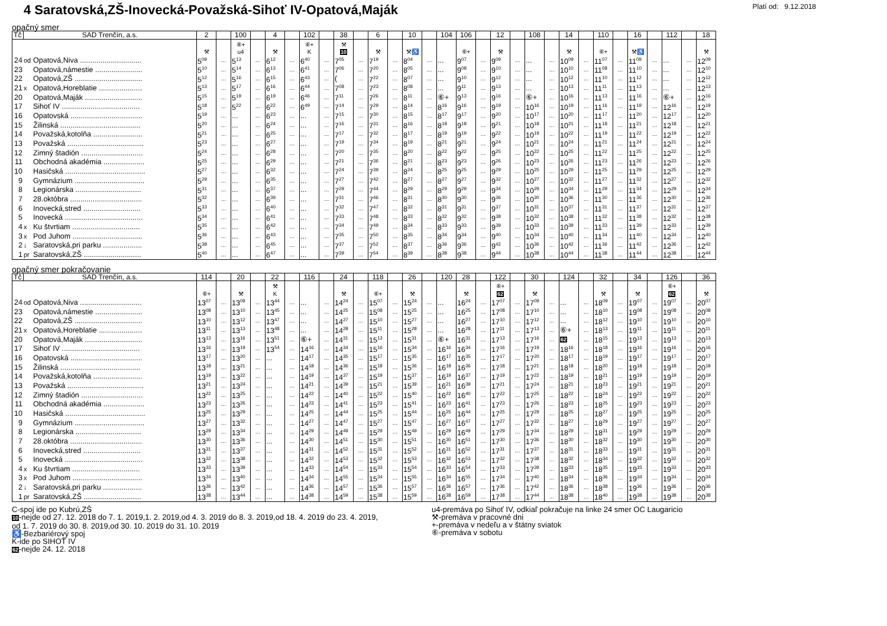4 Saratovská,ZŠ-Inovecká-Považská-Sihoť IV-Opatová,Maják
Platí od: 9.12.2018
opačný smer
| Tč | SAD Trenčín, a.s. | | 2 | | 100 | | 4 | | 102 | | 38 | | 6 | | 10 | | 104 | 106 | | 12 | | 108 | | 14 | | 110 | | 16 | | 112 | | 18 |
| --- | --- | --- | --- | --- | --- | --- | --- | --- | --- | --- | --- | --- | --- | --- | --- | --- | --- | --- | --- | --- | --- | --- | --- | --- | --- | --- | --- | --- | --- | --- | --- | --- |
| | | | ⚒ | | ⑥+ u4 | | ⚒ | | ⑥+ K | | ⚒ 10 | | ⚒ | | ⚒♿ | | | ⑥+ | | ⚒ | | | | ⚒ | | ⑥+ | | ⚒♿ | | | | ⚒ |
| 24 | od | Opatová,Niva .............................. | 5<sup>09</sup> | ... | 5<sup>13</sup> | ... | 6<sup>12</sup> | ... | 6<sup>40</sup> | ... | 7<sup>05</sup> | ... | 7<sup>19</sup> | ... | 8<sup>04</sup> | ... | ... | 9<sup>07</sup> | ... | 9<sup>09</sup> | ... | ... | ... | 10<sup>09</sup> | ... | 11<sup>07</sup> | ... | 11<sup>09</sup> | ... | ... | ... | 12<sup>09</sup> |
| 23 | | Opatová,námestie ....................... | 5<sup>10</sup> | ... | 5<sup>14</sup> | ... | 6<sup>13</sup> | ... | 6<sup>41</sup> | ... | 7<sup>06</sup> | ... | 7<sup>20</sup> | ... | 8<sup>05</sup> | ... | ... | 9<sup>08</sup> | ... | 9<sup>10</sup> | ... | ... | ... | 10<sup>10</sup> | ... | 11<sup>08</sup> | ... | 11<sup>10</sup> | ... | ... | ... | 12<sup>10</sup> |
| 22 | | Opatová,ZŠ ................................. | 5<sup>12</sup> | ... | 5<sup>16</sup> | ... | 6<sup>15</sup> | ... | 6<sup>43</sup> | ... | ( | ... | 7<sup>22</sup> | ... | 8<sup>07</sup> | ... | ... | 9<sup>10</sup> | ... | 9<sup>12</sup> | ... | ... | ... | 10<sup>12</sup> | ... | 11<sup>10</sup> | ... | 11<sup>12</sup> | ... | ... | ... | 12<sup>12</sup> |
| 21 | x | Opatová,Horeblatie ..................... | 5<sup>13</sup> | ... | 5<sup>17</sup> | ... | 6<sup>16</sup> | ... | 6<sup>44</sup> | ... | 7<sup>08</sup> | ... | 7<sup>23</sup> | ... | 8<sup>08</sup> | ... | ... | 9<sup>11</sup> | ... | 9<sup>13</sup> | ... | ... | ... | 10<sup>13</sup> | ... | 11<sup>11</sup> | ... | 11<sup>13</sup> | ... | ... | ... | 12<sup>13</sup> |
| 20 | | Opatová,Maják ............................ | 5<sup>15</sup> | ... | 5<sup>19</sup> | ... | 6<sup>19</sup> | ... | 6<sup>46</sup> | ... | 7<sup>11</sup> | ... | 7<sup>26</sup> | ... | 8<sup>11</sup> | ... | ⑥+ | 9<sup>13</sup> | ... | 9<sup>16</sup> | ... | ⑥+ | ... | 10<sup>16</sup> | ... | 11<sup>13</sup> | ... | 11<sup>16</sup> | ... | ⑥+ | ... | 12<sup>16</sup> |
| 17 | | Sihoť IV ...................................... | 5<sup>18</sup> | ... | 5<sup>22</sup> | ... | 6<sup>22</sup> | ... | 6<sup>49</sup> | ... | 7<sup>14</sup> | ... | 7<sup>29</sup> | ... | 8<sup>14</sup> | ... | 8<sup>16</sup> | 9<sup>16</sup> | ... | 9<sup>19</sup> | ... | 10<sup>16</sup> | ... | 10<sup>19</sup> | ... | 11<sup>16</sup> | ... | 11<sup>19</sup> | ... | 12<sup>16</sup> | ... | 12<sup>19</sup> |
| 16 | | Opatovská ................................... | 5<sup>19</sup> | ... | ... | ... | 6<sup>23</sup> | ... | ... | ... | 7<sup>15</sup> | ... | 7<sup>30</sup> | ... | 8<sup>15</sup> | ... | 8<sup>17</sup> | 9<sup>17</sup> | ... | 9<sup>20</sup> | ... | 10<sup>17</sup> | ... | 10<sup>20</sup> | ... | 11<sup>17</sup> | ... | 11<sup>20</sup> | ... | 12<sup>17</sup> | ... | 12<sup>20</sup> |
| 15 | | Žilinská ....................................... | 5<sup>20</sup> | ... | ... | ... | 6<sup>24</sup> | ... | ... | ... | 7<sup>16</sup> | ... | 7<sup>31</sup> | ... | 8<sup>16</sup> | ... | 8<sup>18</sup> | 9<sup>18</sup> | ... | 9<sup>21</sup> | ... | 10<sup>18</sup> | ... | 10<sup>21</sup> | ... | 11<sup>18</sup> | ... | 11<sup>21</sup> | ... | 12<sup>18</sup> | ... | 12<sup>21</sup> |
| 14 | | Považská,kotolňa ........................ | 5<sup>21</sup> | ... | ... | ... | 6<sup>25</sup> | ... | ... | ... | 7<sup>17</sup> | ... | 7<sup>32</sup> | ... | 8<sup>17</sup> | ... | 8<sup>19</sup> | 9<sup>19</sup> | ... | 9<sup>22</sup> | ... | 10<sup>19</sup> | ... | 10<sup>22</sup> | ... | 11<sup>19</sup> | ... | 11<sup>22</sup> | ... | 12<sup>19</sup> | ... | 12<sup>22</sup> |
| 13 | | Považská ..................................... | 5<sup>23</sup> | ... | ... | ... | 6<sup>27</sup> | ... | ... | ... | 7<sup>19</sup> | ... | 7<sup>34</sup> | ... | 8<sup>19</sup> | ... | 8<sup>21</sup> | 9<sup>21</sup> | ... | 9<sup>24</sup> | ... | 10<sup>21</sup> | ... | 10<sup>24</sup> | ... | 11<sup>21</sup> | ... | 11<sup>24</sup> | ... | 12<sup>21</sup> | ... | 12<sup>24</sup> |
| 12 | | Zimný štadión .............................. | 5<sup>24</sup> | ... | ... | ... | 6<sup>28</sup> | ... | ... | ... | 7<sup>20</sup> | ... | 7<sup>35</sup> | ... | 8<sup>20</sup> | ... | 8<sup>22</sup> | 9<sup>22</sup> | ... | 9<sup>25</sup> | ... | 10<sup>22</sup> | ... | 10<sup>25</sup> | ... | 11<sup>22</sup> | ... | 11<sup>25</sup> | ... | 12<sup>22</sup> | ... | 12<sup>25</sup> |
| 11 | | Obchodná akadémia .................... | 5<sup>25</sup> | ... | ... | ... | 6<sup>29</sup> | ... | ... | ... | 7<sup>21</sup> | ... | 7<sup>36</sup> | ... | 8<sup>21</sup> | ... | 8<sup>23</sup> | 9<sup>23</sup> | ... | 9<sup>26</sup> | ... | 10<sup>23</sup> | ... | 10<sup>26</sup> | ... | 11<sup>23</sup> | ... | 11<sup>26</sup> | ... | 12<sup>23</sup> | ... | 12<sup>26</sup> |
| 10 | | Hasičská ....................................... | 5<sup>27</sup> | ... | ... | ... | 6<sup>32</sup> | ... | ... | ... | 7<sup>24</sup> | ... | 7<sup>39</sup> | ... | 8<sup>24</sup> | ... | 8<sup>25</sup> | 9<sup>25</sup> | ... | 9<sup>29</sup> | ... | 10<sup>25</sup> | ... | 10<sup>29</sup> | ... | 11<sup>25</sup> | ... | 11<sup>29</sup> | ... | 12<sup>25</sup> | ... | 12<sup>29</sup> |
| 9 | | Gymnázium .................................. | 5<sup>29</sup> | ... | ... | ... | 6<sup>35</sup> | ... | ... | ... | 7<sup>27</sup> | ... | 7<sup>42</sup> | ... | 8<sup>27</sup> | ... | 8<sup>27</sup> | 9<sup>27</sup> | ... | 9<sup>32</sup> | ... | 10<sup>27</sup> | ... | 10<sup>32</sup> | ... | 11<sup>27</sup> | ... | 11<sup>32</sup> | ... | 12<sup>27</sup> | ... | 12<sup>32</sup> |
| 8 | | Legionárska ................................ | 5<sup>31</sup> | ... | ... | ... | 6<sup>37</sup> | ... | ... | ... | 7<sup>29</sup> | ... | 7<sup>44</sup> | ... | 8<sup>29</sup> | ... | 8<sup>29</sup> | 9<sup>29</sup> | ... | 9<sup>34</sup> | ... | 10<sup>29</sup> | ... | 10<sup>34</sup> | ... | 11<sup>29</sup> | ... | 11<sup>34</sup> | ... | 12<sup>29</sup> | ... | 12<sup>34</sup> |
| 7 | | 28.októbra ................................... | 5<sup>32</sup> | ... | ... | ... | 6<sup>39</sup> | ... | ... | ... | 7<sup>31</sup> | ... | 7<sup>46</sup> | ... | 8<sup>31</sup> | ... | 8<sup>30</sup> | 9<sup>30</sup> | ... | 9<sup>36</sup> | ... | 10<sup>30</sup> | ... | 10<sup>36</sup> | ... | 11<sup>30</sup> | ... | 11<sup>36</sup> | ... | 12<sup>30</sup> | ... | 12<sup>36</sup> |
| 6 | | Inovecká,stred ............................ | 5<sup>33</sup> | ... | ... | ... | 6<sup>40</sup> | ... | ... | ... | 7<sup>32</sup> | ... | 7<sup>47</sup> | ... | 8<sup>32</sup> | ... | 8<sup>31</sup> | 9<sup>31</sup> | ... | 9<sup>37</sup> | ... | 10<sup>31</sup> | ... | 10<sup>37</sup> | ... | 11<sup>31</sup> | ... | 11<sup>37</sup> | ... | 12<sup>31</sup> | ... | 12<sup>37</sup> |
| 5 | | Inovecká ...................................... | 5<sup>34</sup> | ... | ... | ... | 6<sup>41</sup> | ... | ... | ... | 7<sup>33</sup> | ... | 7<sup>48</sup> | ... | 8<sup>33</sup> | ... | 8<sup>32</sup> | 9<sup>32</sup> | ... | 9<sup>38</sup> | ... | 10<sup>32</sup> | ... | 10<sup>38</sup> | ... | 11<sup>32</sup> | ... | 11<sup>38</sup> | ... | 12<sup>32</sup> | ... | 12<sup>38</sup> |
| 4 | x | Ku štvrtiam ................................. | 5<sup>35</sup> | ... | ... | ... | 6<sup>42</sup> | ... | ... | ... | 7<sup>34</sup> | ... | 7<sup>49</sup> | ... | 8<sup>34</sup> | ... | 8<sup>33</sup> | 9<sup>33</sup> | ... | 9<sup>39</sup> | ... | 10<sup>33</sup> | ... | 10<sup>39</sup> | ... | 11<sup>33</sup> | ... | 11<sup>39</sup> | ... | 12<sup>33</sup> | ... | 12<sup>39</sup> |
| 3 | x | Pod Juhom .................................. | 5<sup>36</sup> | ... | ... | ... | 6<sup>43</sup> | ... | ... | ... | 7<sup>35</sup> | ... | 7<sup>50</sup> | ... | 8<sup>35</sup> | ... | 8<sup>34</sup> | 9<sup>34</sup> | ... | 9<sup>40</sup> | ... | 10<sup>34</sup> | ... | 10<sup>40</sup> | ... | 11<sup>34</sup> | ... | 11<sup>40</sup> | ... | 12<sup>34</sup> | ... | 12<sup>40</sup> |
| 2 | ↓ | Saratovská,pri parku ................... | 5<sup>38</sup> | ... | ... | ... | 6<sup>45</sup> | ... | ... | ... | 7<sup>37</sup> | ... | 7<sup>52</sup> | ... | 8<sup>37</sup> | ... | 8<sup>36</sup> | 9<sup>36</sup> | ... | 9<sup>42</sup> | ... | 10<sup>36</sup> | ... | 10<sup>42</sup> | ... | 11<sup>36</sup> | ... | 11<sup>42</sup> | ... | 12<sup>36</sup> | ... | 12<sup>42</sup> |
| 1 | pr | Saratovská,ZŠ ............................ | 5<sup>40</sup> | ... | ... | ... | 6<sup>47</sup> | ... | ... | ... | 7<sup>39</sup> | ... | 7<sup>54</sup> | ... | 8<sup>39</sup> | ... | 8<sup>38</sup> | 9<sup>38</sup> | ... | 9<sup>44</sup> | ... | 10<sup>38</sup> | ... | 10<sup>44</sup> | ... | 11<sup>38</sup> | ... | 11<sup>44</sup> | ... | 12<sup>38</sup> | ... | 12<sup>44</sup> |
opačný smer pokračovanie
| Tč | SAD Trenčín, a.s. | | 114 | | 20 | | 22 | | 116 | | 24 | | 118 | | 26 | | 120 | 28 | | 122 | | 30 | | 124 | | 32 | | 34 | | 126 | | 36 |
| --- | --- | --- | --- | --- | --- | --- | --- | --- | --- | --- | --- | --- | --- | --- | --- | --- | --- | --- | --- | --- | --- | --- | --- | --- | --- | --- | --- | --- | --- | --- | --- | --- |
| | | | ⑥+ | | ⚒ | | ⚒ K | | | | ⚒ | | ⑥+ | | ⚒ | | | ⚒ | | ⑥+ 62 | | ⚒ | | | | ⚒ | | ⚒ | | ⑥+ 62 | | ⚒ |
| 24 | od | Opatová,Niva .............................. | 13<sup>07</sup> | ... | 13<sup>09</sup> | ... | 13<sup>44</sup> | ... | ... | ... | 14<sup>24</sup> | ... | 15<sup>07</sup> | ... | 15<sup>24</sup> | ... | ... | 16<sup>24</sup> | ... | 17<sup>07</sup> | ... | 17<sup>09</sup> | ... | ... | ... | 18<sup>09</sup> | ... | 19<sup>07</sup> | ... | 19<sup>07</sup> | ... | 20<sup>07</sup> |
| 23 | | Opatová,námestie ....................... | 13<sup>08</sup> | ... | 13<sup>10</sup> | ... | 13<sup>45</sup> | ... | ... | ... | 14<sup>25</sup> | ... | 15<sup>08</sup> | ... | 15<sup>25</sup> | ... | ... | 16<sup>25</sup> | ... | 17<sup>08</sup> | ... | 17<sup>10</sup> | ... | ... | ... | 18<sup>10</sup> | ... | 19<sup>08</sup> | ... | 19<sup>08</sup> | ... | 20<sup>08</sup> |
| 22 | | Opatová,ZŠ ................................. | 13<sup>10</sup> | ... | 13<sup>12</sup> | ... | 13<sup>47</sup> | ... | ... | ... | 14<sup>27</sup> | ... | 15<sup>10</sup> | ... | 15<sup>27</sup> | ... | ... | 16<sup>27</sup> | ... | 17<sup>10</sup> | ... | 17<sup>12</sup> | ... | ... | ... | 18<sup>12</sup> | ... | 19<sup>10</sup> | ... | 19<sup>10</sup> | ... | 20<sup>10</sup> |
| 21 | x | Opatová,Horeblatie ..................... | 13<sup>11</sup> | ... | 13<sup>13</sup> | ... | 13<sup>48</sup> | ... | ... | ... | 14<sup>28</sup> | ... | 15<sup>11</sup> | ... | 15<sup>28</sup> | ... | ... | 16<sup>28</sup> | ... | 17<sup>11</sup> | ... | 17<sup>13</sup> | ... | ⑥+ | ... | 18<sup>13</sup> | ... | 19<sup>11</sup> | ... | 19<sup>11</sup> | ... | 20<sup>11</sup> |
| 20 | | Opatová,Maják ............................ | 13<sup>13</sup> | ... | 13<sup>16</sup> | ... | 13<sup>51</sup> | ... | ⑥+ | ... | 14<sup>31</sup> | ... | 15<sup>13</sup> | ... | 15<sup>31</sup> | ... | ⑥+ | 16<sup>31</sup> | ... | 17<sup>13</sup> | ... | 17<sup>16</sup> | ... | 62 | ... | 18<sup>15</sup> | ... | 19<sup>13</sup> | ... | 19<sup>13</sup> | ... | 20<sup>13</sup> |
| 17 | | Sihoť IV ...................................... | 13<sup>16</sup> | ... | 13<sup>19</sup> | ... | 13<sup>54</sup> | ... | 14<sup>16</sup> | ... | 14<sup>34</sup> | ... | 15<sup>16</sup> | ... | 15<sup>34</sup> | ... | 16<sup>16</sup> | 16<sup>34</sup> | ... | 17<sup>16</sup> | ... | 17<sup>19</sup> | ... | 18<sup>16</sup> | ... | 18<sup>18</sup> | ... | 19<sup>16</sup> | ... | 19<sup>16</sup> | ... | 20<sup>16</sup> |
| 16 | | Opatovská ................................... | 13<sup>17</sup> | ... | 13<sup>20</sup> | ... | ... | ... | 14<sup>17</sup> | ... | 14<sup>35</sup> | ... | 15<sup>17</sup> | ... | 15<sup>35</sup> | ... | 16<sup>17</sup> | 16<sup>35</sup> | ... | 17<sup>17</sup> | ... | 17<sup>20</sup> | ... | 18<sup>17</sup> | ... | 18<sup>19</sup> | ... | 19<sup>17</sup> | ... | 19<sup>17</sup> | ... | 20<sup>17</sup> |
| 15 | | Žilinská ....................................... | 13<sup>18</sup> | ... | 13<sup>21</sup> | ... | ... | ... | 14<sup>18</sup> | ... | 14<sup>36</sup> | ... | 15<sup>18</sup> | ... | 15<sup>36</sup> | ... | 16<sup>18</sup> | 16<sup>36</sup> | ... | 17<sup>18</sup> | ... | 17<sup>21</sup> | ... | 18<sup>18</sup> | ... | 18<sup>20</sup> | ... | 19<sup>18</sup> | ... | 19<sup>18</sup> | ... | 20<sup>18</sup> |
| 14 | | Považská,kotolňa ........................ | 13<sup>19</sup> | ... | 13<sup>22</sup> | ... | ... | ... | 14<sup>19</sup> | ... | 14<sup>37</sup> | ... | 15<sup>19</sup> | ... | 15<sup>37</sup> | ... | 16<sup>19</sup> | 16<sup>37</sup> | ... | 17<sup>19</sup> | ... | 17<sup>22</sup> | ... | 18<sup>19</sup> | ... | 18<sup>21</sup> | ... | 19<sup>19</sup> | ... | 19<sup>19</sup> | ... | 20<sup>19</sup> |
| 13 | | Považská ..................................... | 13<sup>21</sup> | ... | 13<sup>24</sup> | ... | ... | ... | 14<sup>21</sup> | ... | 14<sup>39</sup> | ... | 15<sup>21</sup> | ... | 15<sup>39</sup> | ... | 16<sup>21</sup> | 16<sup>39</sup> | ... | 17<sup>21</sup> | ... | 17<sup>24</sup> | ... | 18<sup>21</sup> | ... | 18<sup>23</sup> | ... | 19<sup>21</sup> | ... | 19<sup>21</sup> | ... | 20<sup>21</sup> |
| 12 | | Zimný štadión .............................. | 13<sup>22</sup> | ... | 13<sup>25</sup> | ... | ... | ... | 14<sup>22</sup> | ... | 14<sup>40</sup> | ... | 15<sup>22</sup> | ... | 15<sup>40</sup> | ... | 16<sup>22</sup> | 16<sup>40</sup> | ... | 17<sup>22</sup> | ... | 17<sup>25</sup> | ... | 18<sup>22</sup> | ... | 18<sup>24</sup> | ... | 19<sup>22</sup> | ... | 19<sup>22</sup> | ... | 20<sup>22</sup> |
| 11 | | Obchodná akadémia .................... | 13<sup>23</sup> | ... | 13<sup>26</sup> | ... | ... | ... | 14<sup>23</sup> | ... | 14<sup>41</sup> | ... | 15<sup>23</sup> | ... | 15<sup>41</sup> | ... | 16<sup>23</sup> | 16<sup>41</sup> | ... | 17<sup>23</sup> | ... | 17<sup>26</sup> | ... | 18<sup>23</sup> | ... | 18<sup>25</sup> | ... | 19<sup>23</sup> | ... | 19<sup>23</sup> | ... | 20<sup>23</sup> |
| 10 | | Hasičská ....................................... | 13<sup>25</sup> | ... | 13<sup>29</sup> | ... | ... | ... | 14<sup>25</sup> | ... | 14<sup>44</sup> | ... | 15<sup>25</sup> | ... | 15<sup>44</sup> | ... | 16<sup>25</sup> | 16<sup>44</sup> | ... | 17<sup>25</sup> | ... | 17<sup>29</sup> | ... | 18<sup>25</sup> | ... | 18<sup>27</sup> | ... | 19<sup>25</sup> | ... | 19<sup>25</sup> | ... | 20<sup>25</sup> |
| 9 | | Gymnázium .................................. | 13<sup>27</sup> | ... | 13<sup>32</sup> | ... | ... | ... | 14<sup>27</sup> | ... | 14<sup>47</sup> | ... | 15<sup>27</sup> | ... | 15<sup>47</sup> | ... | 16<sup>27</sup> | 16<sup>47</sup> | ... | 17<sup>27</sup> | ... | 17<sup>32</sup> | ... | 18<sup>27</sup> | ... | 18<sup>29</sup> | ... | 19<sup>27</sup> | ... | 19<sup>27</sup> | ... | 20<sup>27</sup> |
| 8 | | Legionárska ................................ | 13<sup>29</sup> | ... | 13<sup>34</sup> | ... | ... | ... | 14<sup>29</sup> | ... | 14<sup>49</sup> | ... | 15<sup>29</sup> | ... | 15<sup>49</sup> | ... | 16<sup>29</sup> | 16<sup>49</sup> | ... | 17<sup>29</sup> | ... | 17<sup>34</sup> | ... | 18<sup>29</sup> | ... | 18<sup>31</sup> | ... | 19<sup>29</sup> | ... | 19<sup>29</sup> | ... | 20<sup>29</sup> |
| 7 | | 28.októbra ................................... | 13<sup>30</sup> | ... | 13<sup>36</sup> | ... | ... | ... | 14<sup>30</sup> | ... | 14<sup>51</sup> | ... | 15<sup>30</sup> | ... | 15<sup>51</sup> | ... | 16<sup>30</sup> | 16<sup>51</sup> | ... | 17<sup>30</sup> | ... | 17<sup>36</sup> | ... | 18<sup>30</sup> | ... | 18<sup>32</sup> | ... | 19<sup>30</sup> | ... | 19<sup>30</sup> | ... | 20<sup>30</sup> |
| 6 | | Inovecká,stred ............................ | 13<sup>31</sup> | ... | 13<sup>37</sup> | ... | ... | ... | 14<sup>31</sup> | ... | 14<sup>52</sup> | ... | 15<sup>31</sup> | ... | 15<sup>52</sup> | ... | 16<sup>31</sup> | 16<sup>52</sup> | ... | 17<sup>31</sup> | ... | 17<sup>37</sup> | ... | 18<sup>31</sup> | ... | 18<sup>33</sup> | ... | 19<sup>31</sup> | ... | 19<sup>31</sup> | ... | 20<sup>31</sup> |
| 5 | | Inovecká ...................................... | 13<sup>32</sup> | ... | 13<sup>38</sup> | ... | ... | ... | 14<sup>32</sup> | ... | 14<sup>53</sup> | ... | 15<sup>32</sup> | ... | 15<sup>53</sup> | ... | 16<sup>32</sup> | 16<sup>53</sup> | ... | 17<sup>32</sup> | ... | 17<sup>38</sup> | ... | 18<sup>32</sup> | ... | 18<sup>34</sup> | ... | 19<sup>32</sup> | ... | 19<sup>32</sup> | ... | 20<sup>32</sup> |
| 4 | x | Ku štvrtiam ................................. | 13<sup>33</sup> | ... | 13<sup>39</sup> | ... | ... | ... | 14<sup>33</sup> | ... | 14<sup>54</sup> | ... | 15<sup>33</sup> | ... | 15<sup>54</sup> | ... | 16<sup>33</sup> | 16<sup>54</sup> | ... | 17<sup>33</sup> | ... | 17<sup>39</sup> | ... | 18<sup>33</sup> | ... | 18<sup>35</sup> | ... | 19<sup>33</sup> | ... | 19<sup>33</sup> | ... | 20<sup>33</sup> |
| 3 | x | Pod Juhom .................................. | 13<sup>34</sup> | ... | 13<sup>40</sup> | ... | ... | ... | 14<sup>34</sup> | ... | 14<sup>55</sup> | ... | 15<sup>34</sup> | ... | 15<sup>55</sup> | ... | 16<sup>34</sup> | 16<sup>55</sup> | ... | 17<sup>34</sup> | ... | 17<sup>40</sup> | ... | 18<sup>34</sup> | ... | 18<sup>36</sup> | ... | 19<sup>34</sup> | ... | 19<sup>34</sup> | ... | 20<sup>34</sup> |
| 2 | ↓ | Saratovská,pri parku ................... | 13<sup>36</sup> | ... | 13<sup>42</sup> | ... | ... | ... | 14<sup>36</sup> | ... | 14<sup>57</sup> | ... | 15<sup>36</sup> | ... | 15<sup>57</sup> | ... | 16<sup>36</sup> | 16<sup>57</sup> | ... | 17<sup>36</sup> | ... | 17<sup>42</sup> | ... | 18<sup>36</sup> | ... | 18<sup>38</sup> | ... | 19<sup>36</sup> | ... | 19<sup>36</sup> | ... | 20<sup>36</sup> |
| 1 | pr | Saratovská,ZŠ ............................ | 13<sup>38</sup> | ... | 13<sup>44</sup> | ... | ... | ... | 14<sup>38</sup> | ... | 14<sup>59</sup> | ... | 15<sup>38</sup> | ... | 15<sup>59</sup> | ... | 16<sup>38</sup> | 16<sup>59</sup> | ... | 17<sup>38</sup> | ... | 17<sup>44</sup> | ... | 18<sup>38</sup> | ... | 18<sup>40</sup> | ... | 19<sup>38</sup> | ... | 19<sup>38</sup> | ... | 20<sup>38</sup> |
C-spoj ide po Kubrú,ZŠ
10-nejde od 27. 12. 2018 do 7. 1. 2019,1. 2. 2019,od 4. 3. 2019 do 8. 3. 2019,od 18. 4. 2019 do 23. 4. 2019,
od 1. 7. 2019 do 30. 8. 2019,od 30. 10. 2019 do 31. 10. 2019
♿-Bezbariérový spoj
K-ide po SIHOŤ IV
62-nejde 24. 12. 2018
u4-premáva po Sihoť IV, odkiaľ pokračuje na linke 24 smer OC Laugaricio
⚒-premáva v pracovné dni
+-premáva v nedeľu a v štátny sviatok
⑥-premáva v sobotu